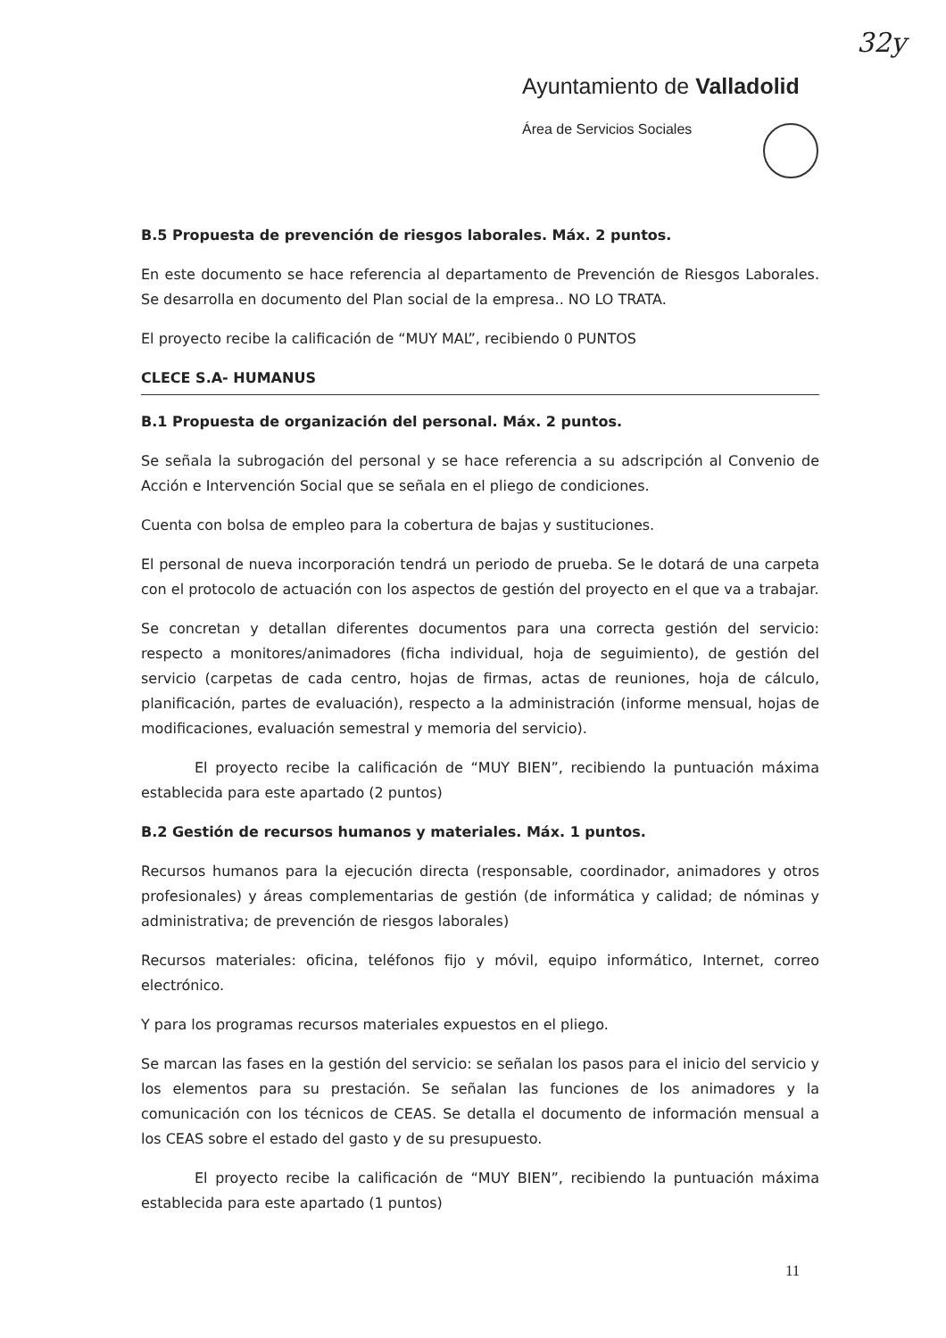32y
Ayuntamiento de Valladolid
Área de Servicios Sociales
B.5 Propuesta de prevención de riesgos laborales. Máx. 2 puntos.
En este documento se hace referencia al departamento de Prevención de Riesgos Laborales. Se desarrolla en documento del Plan social de la empresa.. NO LO TRATA.
El proyecto recibe la calificación de “MUY MAL”, recibiendo 0 PUNTOS
CLECE S.A- HUMANUS
B.1 Propuesta de organización del personal. Máx. 2 puntos.
Se señala la subrogación del personal y se hace referencia a su adscripción al Convenio de Acción e Intervención Social que se señala en el pliego de condiciones.
Cuenta con bolsa de empleo para la cobertura de bajas y sustituciones.
El personal de nueva incorporación tendrá un periodo de prueba. Se le dotará de una carpeta con el protocolo de actuación con los aspectos de gestión del proyecto en el que va a trabajar.
Se concretan y detallan diferentes documentos para una correcta gestión del servicio: respecto a monitores/animadores (ficha individual, hoja de seguimiento), de gestión del servicio (carpetas de cada centro, hojas de firmas, actas de reuniones, hoja de cálculo, planificación, partes de evaluación), respecto a la administración (informe mensual, hojas de modificaciones, evaluación semestral y memoria del servicio).
El proyecto recibe la calificación de “MUY BIEN”, recibiendo la puntuación máxima establecida para este apartado (2 puntos)
B.2 Gestión de recursos humanos y materiales. Máx. 1 puntos.
Recursos humanos para la ejecución directa (responsable, coordinador, animadores y otros profesionales) y áreas complementarias de gestión (de informática y calidad; de nóminas y administrativa; de prevención de riesgos laborales)
Recursos materiales: oficina, teléfonos fijo y móvil, equipo informático, Internet, correo electrónico.
Y para los programas recursos materiales expuestos en el pliego.
Se marcan las fases en la gestión del servicio: se señalan los pasos para el inicio del servicio y los elementos para su prestación. Se señalan las funciones de los animadores y la comunicación con los técnicos de CEAS. Se detalla el documento de información mensual a los CEAS sobre el estado del gasto y de su presupuesto.
El proyecto recibe la calificación de “MUY BIEN”, recibiendo la puntuación máxima establecida para este apartado (1 puntos)
11